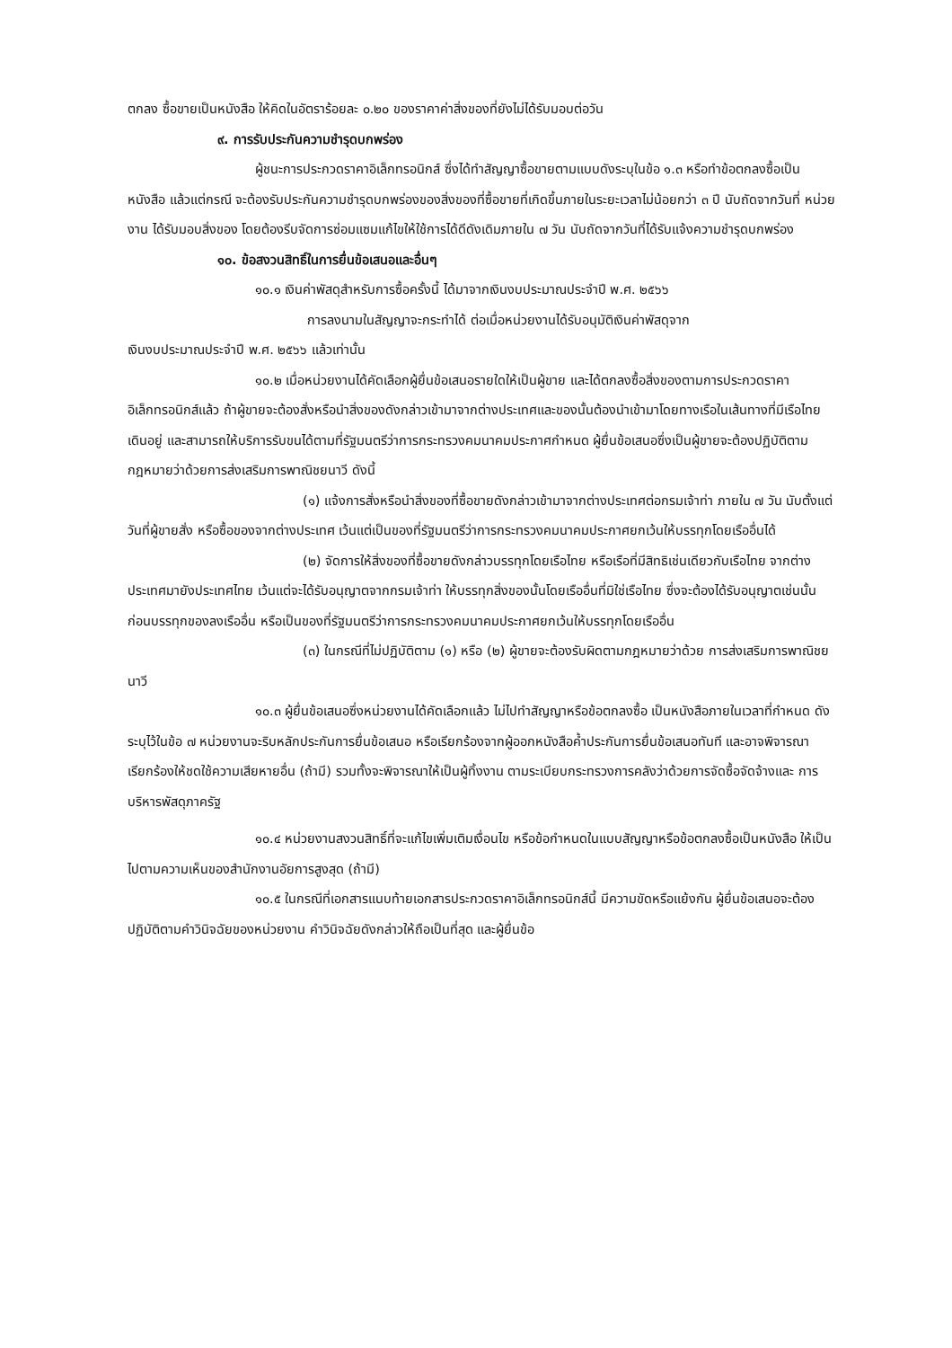ตกลง ซื้อขายเป็นหนังสือ ให้คิดในอัตราร้อยละ ๐.๒๐ ของราคาค่าสิ่งของที่ยังไม่ได้รับมอบต่อวัน
๙. การรับประกันความชำรุดบกพร่อง
ผู้ชนะการประกวดราคาอิเล็กทรอนิกส์ ซึ่งได้ทำสัญญาซื้อขายตามแบบดังระบุในข้อ ๑.๓ หรือทำข้อตกลงซื้อเป็นหนังสือ แล้วแต่กรณี จะต้องรับประกันความชำรุดบกพร่องของสิ่งของที่ซื้อขายที่เกิดขึ้นภายในระยะเวลาไม่น้อยกว่า ๓ ปี นับถัดจากวันที่ หน่วยงาน ได้รับมอบสิ่งของ โดยต้องรีบจัดการซ่อมแซมแก้ไขให้ใช้การได้ดีดังเดิมภายใน ๗ วัน นับถัดจากวันที่ได้รับแจ้งความชำรุดบกพร่อง
๑๐. ข้อสงวนสิทธิ์ในการยื่นข้อเสนอและอื่นๆ
๑๐.๑ เงินค่าพัสดุสำหรับการซื้อครั้งนี้ ได้มาจากเงินงบประมาณประจำปี พ.ศ. ๒๕๖๖
การลงนามในสัญญาจะกระทำได้ ต่อเมื่อหน่วยงานได้รับอนุมัติเงินค่าพัสดุจาก
เงินงบประมาณประจำปี พ.ศ. ๒๕๖๖ แล้วเท่านั้น
๑๐.๒ เมื่อหน่วยงานได้คัดเลือกผู้ยื่นข้อเสนอรายใดให้เป็นผู้ขาย และได้ตกลงซื้อสิ่งของตามการประกวดราคาอิเล็กทรอนิกส์แล้ว ถ้าผู้ขายจะต้องสั่งหรือนำสิ่งของดังกล่าวเข้ามาจากต่างประเทศและของนั้นต้องนำเข้ามาโดยทางเรือในเส้นทางที่มีเรือไทยเดินอยู่ และสามารถให้บริการรับขนได้ตามที่รัฐมนตรีว่าการกระทรวงคมนาคมประกาศกำหนด ผู้ยื่นข้อเสนอซึ่งเป็นผู้ขายจะต้องปฏิบัติตามกฎหมายว่าด้วยการส่งเสริมการพาณิชยนาวี ดังนี้
(๑) แจ้งการสั่งหรือนำสิ่งของที่ซื้อขายดังกล่าวเข้ามาจากต่างประเทศต่อกรมเจ้าท่า ภายใน ๗ วัน นับตั้งแต่วันที่ผู้ขายสั่ง หรือซื้อของจากต่างประเทศ เว้นแต่เป็นของที่รัฐมนตรีว่าการกระทรวงคมนาคมประกาศยกเว้นให้บรรทุกโดยเรืออื่นได้
(๒) จัดการให้สิ่งของที่ซื้อขายดังกล่าวบรรทุกโดยเรือไทย หรือเรือที่มีสิทธิเช่นเดียวกับเรือไทย จากต่างประเทศมายังประเทศไทย เว้นแต่จะได้รับอนุญาตจากกรมเจ้าท่า ให้บรรทุกสิ่งของนั้นโดยเรืออื่นที่มิใช่เรือไทย ซึ่งจะต้องได้รับอนุญาตเช่นนั้นก่อนบรรทุกของลงเรืออื่น หรือเป็นของที่รัฐมนตรีว่าการกระทรวงคมนาคมประกาศยกเว้นให้บรรทุกโดยเรืออื่น
(๓) ในกรณีที่ไม่ปฏิบัติตาม (๑) หรือ (๒) ผู้ขายจะต้องรับผิดตามกฎหมายว่าด้วย การส่งเสริมการพาณิชยนาวี
๑๐.๓ ผู้ยื่นข้อเสนอซึ่งหน่วยงานได้คัดเลือกแล้ว ไม่ไปทำสัญญาหรือข้อตกลงซื้อ เป็นหนังสือภายในเวลาที่กำหนด ดังระบุไว้ในข้อ ๗ หน่วยงานจะริบหลักประกันการยื่นข้อเสนอ หรือเรียกร้องจากผู้ออกหนังสือค้ำประกันการยื่นข้อเสนอทันที และอาจพิจารณาเรียกร้องให้ชดใช้ความเสียหายอื่น (ถ้ามี) รวมทั้งจะพิจารณาให้เป็นผู้ทิ้งงาน ตามระเบียบกระทรวงการคลังว่าด้วยการจัดซื้อจัดจ้างและ การบริหารพัสดุภาครัฐ
๑๐.๔ หน่วยงานสงวนสิทธิ์ที่จะแก้ไขเพิ่มเติมเงื่อนไข หรือข้อกำหนดในแบบสัญญาหรือข้อตกลงซื้อเป็นหนังสือ ให้เป็นไปตามความเห็นของสำนักงานอัยการสูงสุด (ถ้ามี)
๑๐.๕ ในกรณีที่เอกสารแนบท้ายเอกสารประกวดราคาอิเล็กทรอนิกส์นี้ มีความขัดหรือแย้งกัน ผู้ยื่นข้อเสนอจะต้องปฏิบัติตามคำวินิจฉัยของหน่วยงาน คำวินิจฉัยดังกล่าวให้ถือเป็นที่สุด และผู้ยื่นข้อ